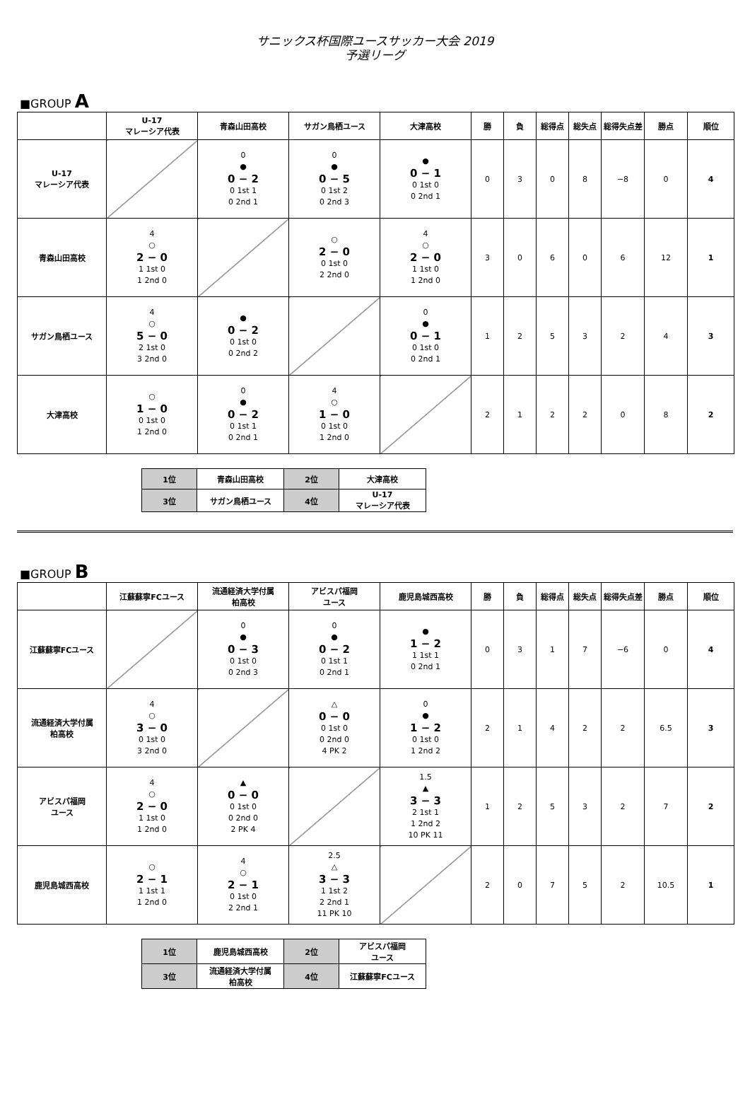サニックス杯国際ユースサッカー大会 2019
予選リーグ
■GROUP A
| | U-17 マレーシア代表 | 青森山田高校 | サガン鳥栖ユース | 大津高校 | 勝 | 負 | 総得点 | 総失点 | 総得失点差 | 勝点 | 順位 |
| --- | --- | --- | --- | --- | --- | --- | --- | --- | --- | --- | --- |
| U-17 マレーシア代表 | | 0 ● 0 − 2 0 1st 1 0 2nd 1 | 0 ● 0 − 5 0 1st 2 0 2nd 3 | ● 0 − 1 0 1st 0 0 2nd 1 | 0 | 3 | 0 | 8 | −8 | 0 | 4 |
| 青森山田高校 | 4 ○ 2 − 0 1 1st 0 1 2nd 0 | | ○ 2 − 0 0 1st 0 2 2nd 0 | 4 ○ 2 − 0 1 1st 0 1 2nd 0 | 3 | 0 | 6 | 0 | 6 | 12 | 1 |
| サガン鳥栖ユース | 4 ○ 5 − 0 2 1st 0 3 2nd 0 | ● 0 − 2 0 1st 0 0 2nd 2 | | 0 ● 0 − 1 0 1st 0 0 2nd 1 | 1 | 2 | 5 | 3 | 2 | 4 | 3 |
| 大津高校 | ○ 1 − 0 0 1st 0 1 2nd 0 | 0 ● 0 − 2 0 1st 1 0 2nd 1 | 4 ○ 1 − 0 0 1st 0 1 2nd 0 | | 2 | 1 | 2 | 2 | 0 | 8 | 2 |
| 1位 | 青森山田高校 | 2位 | 大津高校 |
| 3位 | サガン鳥栖ユース | 4位 | U-17 マレーシア代表 |
■GROUP B
| | 江蘇蘇寧FCユース | 流通経済大学付属 柏高校 | アビスパ福岡 ユース | 鹿児島城西高校 | 勝 | 負 | 総得点 | 総失点 | 総得失点差 | 勝点 | 順位 |
| --- | --- | --- | --- | --- | --- | --- | --- | --- | --- | --- | --- |
| 江蘇蘇寧FCユース | | 0 ● 0 − 3 0 1st 0 0 2nd 3 | 0 ● 0 − 2 0 1st 1 0 2nd 1 | ● 1 − 2 1 1st 1 0 2nd 1 | 0 | 3 | 1 | 7 | −6 | 0 | 4 |
| 流通経済大学付属 柏高校 | 4 ○ 3 − 0 0 1st 0 3 2nd 0 | | △ 0 − 0 0 1st 0 0 2nd 0 4 PK 2 | 0 ● 1 − 2 0 1st 0 1 2nd 2 | 2 | 1 | 4 | 2 | 2 | 6.5 | 3 |
| アビスパ福岡 ユース | 4 ○ 2 − 0 1 1st 0 1 2nd 0 | ▲ 0 − 0 0 1st 0 0 2nd 0 2 PK 4 | | 1.5 ▲ 3 − 3 2 1st 1 1 2nd 2 10 PK 11 | 1 | 2 | 5 | 3 | 2 | 7 | 2 |
| 鹿児島城西高校 | ○ 2 − 1 1 1st 1 1 2nd 0 | 4 ○ 2 − 1 0 1st 0 2 2nd 1 | 2.5 △ 3 − 3 1 1st 2 2 2nd 1 11 PK 10 | | 2 | 0 | 7 | 5 | 2 | 10.5 | 1 |
| 1位 | 鹿児島城西高校 | 2位 | アビスパ福岡 ユース |
| 3位 | 流通経済大学付属 柏高校 | 4位 | 江蘇蘇寧FCユース |